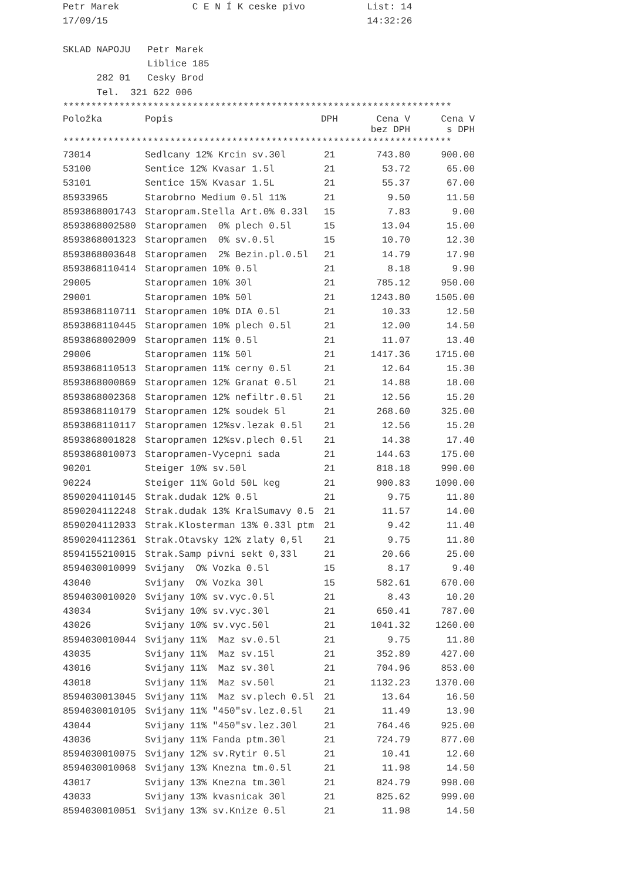Petr Marek             C E N Í K ceske pivo           List: 14
17/09/15                                              14:32:26

SKLAD NAPOJU   Petr Marek
               Liblice 185
      282 01   Cesky Brod
      Tel.  321 622 006
*********************************************************************
| Položka | Popis | DPH | Cena V bez DPH | Cena V s DPH |
| --- | --- | --- | --- | --- |
*********************************************************************
| 73014 | Sedlcany 12% Krcin sv.30l | 21 | 743.80 | 900.00 |
| 53100 | Sentice 12% Kvasar 1.5l | 21 | 53.72 | 65.00 |
| 53101 | Sentice 15% Kvasar 1.5L | 21 | 55.37 | 67.00 |
| 85933965 | Starobrno Medium 0.5l 11% | 21 | 9.50 | 11.50 |
| 8593868001743 | Staropram.Stella Art.0% 0.33l | 15 | 7.83 | 9.00 |
| 8593868002580 | Staropramen 0% plech 0.5l | 15 | 13.04 | 15.00 |
| 8593868001323 | Staropramen 0% sv.0.5l | 15 | 10.70 | 12.30 |
| 8593868003648 | Staropramen 2% Bezin.pl.0.5l | 21 | 14.79 | 17.90 |
| 8593868110414 | Staropramen 10% 0.5l | 21 | 8.18 | 9.90 |
| 29005 | Staropramen 10% 30l | 21 | 785.12 | 950.00 |
| 29001 | Staropramen 10% 50l | 21 | 1243.80 | 1505.00 |
| 8593868110711 | Staropramen 10% DIA 0.5l | 21 | 10.33 | 12.50 |
| 8593868110445 | Staropramen 10% plech 0.5l | 21 | 12.00 | 14.50 |
| 8593868002009 | Staropramen 11% 0.5l | 21 | 11.07 | 13.40 |
| 29006 | Staropramen 11% 50l | 21 | 1417.36 | 1715.00 |
| 8593868110513 | Staropramen 11% cerny 0.5l | 21 | 12.64 | 15.30 |
| 8593868000869 | Staropramen 12% Granat 0.5l | 21 | 14.88 | 18.00 |
| 8593868002368 | Staropramen 12% nefiltr.0.5l | 21 | 12.56 | 15.20 |
| 8593868110179 | Staropramen 12% soudek 5l | 21 | 268.60 | 325.00 |
| 8593868110117 | Staropramen 12%sv.lezak 0.5l | 21 | 12.56 | 15.20 |
| 8593868001828 | Staropramen 12%sv.plech 0.5l | 21 | 14.38 | 17.40 |
| 8593868010073 | Staropramen-Vycepni sada | 21 | 144.63 | 175.00 |
| 90201 | Steiger 10% sv.50l | 21 | 818.18 | 990.00 |
| 90224 | Steiger 11% Gold 50L keg | 21 | 900.83 | 1090.00 |
| 8590204110145 | Strak.dudak 12% 0.5l | 21 | 9.75 | 11.80 |
| 8590204112248 | Strak.dudak 13% KralSumavy 0.5 | 21 | 11.57 | 14.00 |
| 8590204112033 | Strak.Klosterman 13% 0.33l ptm | 21 | 9.42 | 11.40 |
| 8590204112361 | Strak.Otavsky 12% zlaty 0,5l | 21 | 9.75 | 11.80 |
| 8594155210015 | Strak.Samp pivni sekt 0,33l | 21 | 20.66 | 25.00 |
| 8594030010099 | Svijany O% Vozka 0.5l | 15 | 8.17 | 9.40 |
| 43040 | Svijany O% Vozka 30l | 15 | 582.61 | 670.00 |
| 8594030010020 | Svijany 10% sv.vyc.0.5l | 21 | 8.43 | 10.20 |
| 43034 | Svijany 10% sv.vyc.30l | 21 | 650.41 | 787.00 |
| 43026 | Svijany 10% sv.vyc.50l | 21 | 1041.32 | 1260.00 |
| 8594030010044 | Svijany 11% Maz sv.0.5l | 21 | 9.75 | 11.80 |
| 43035 | Svijany 11% Maz sv.15l | 21 | 352.89 | 427.00 |
| 43016 | Svijany 11% Maz sv.30l | 21 | 704.96 | 853.00 |
| 43018 | Svijany 11% Maz sv.50l | 21 | 1132.23 | 1370.00 |
| 8594030013045 | Svijany 11% Maz sv.plech 0.5l | 21 | 13.64 | 16.50 |
| 8594030010105 | Svijany 11% "450"sv.lez.0.5l | 21 | 11.49 | 13.90 |
| 43044 | Svijany 11% "450"sv.lez.30l | 21 | 764.46 | 925.00 |
| 43036 | Svijany 11% Fanda ptm.30l | 21 | 724.79 | 877.00 |
| 8594030010075 | Svijany 12% sv.Rytir 0.5l | 21 | 10.41 | 12.60 |
| 8594030010068 | Svijany 13% Knezna tm.0.5l | 21 | 11.98 | 14.50 |
| 43017 | Svijany 13% Knezna tm.30l | 21 | 824.79 | 998.00 |
| 43033 | Svijany 13% kvasnicak 30l | 21 | 825.62 | 999.00 |
| 8594030010051 | Svijany 13% sv.Knize 0.5l | 21 | 11.98 | 14.50 |